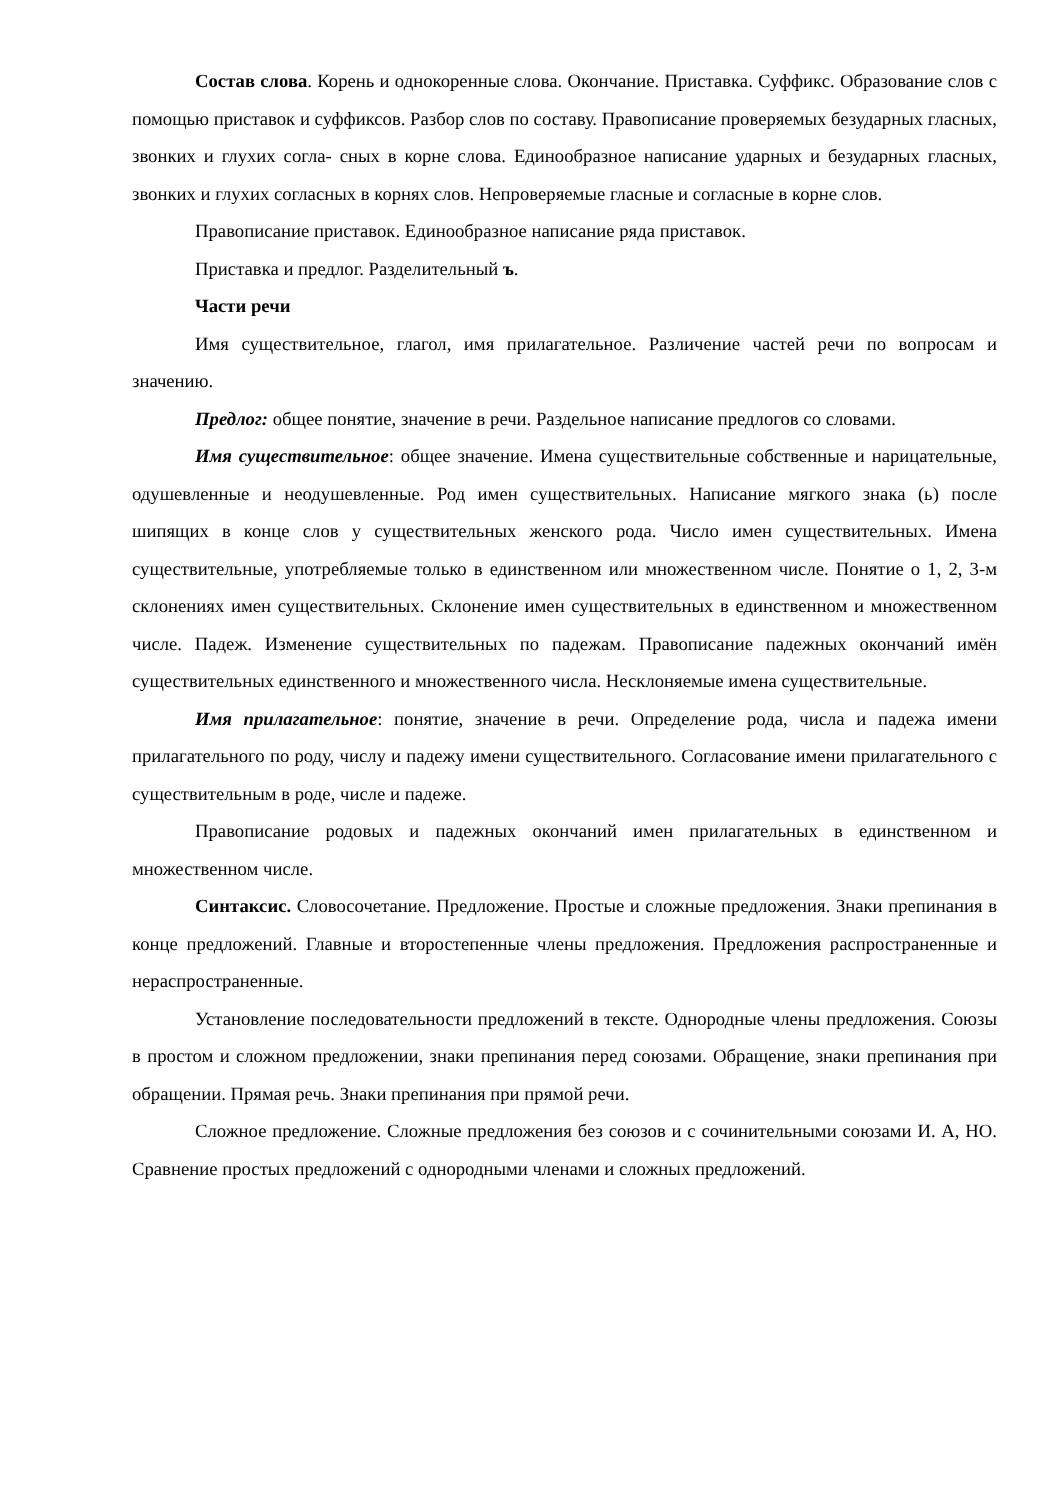Состав слова. Корень и однокоренные слова. Окончание. Приставка. Суффикс. Образование слов с помощью приставок и суффиксов. Разбор слов по составу. Правописание проверяемых безударных гласных, звонких и глухих согла- сных в корне слова. Единообразное написание ударных и безударных гласных, звонких и глухих согласных в корнях слов. Непроверяемые гласные и согласные в корне слов.
Правописание приставок. Единообразное написание ряда приставок.
Приставка и предлог. Разделительный ъ.
Части речи
Имя существительное, глагол, имя прилагательное. Различение частей речи по вопросам и значению.
Предлог: общее понятие, значение в речи. Раздельное написание предлогов со словами.
Имя существительное: общее значение. Имена существительные собственные и нарицательные, одушевленные и неодушевленные. Род имен существительных. Написание мягкого знака (ь) после шипящих в конце слов у существительных женского рода. Число имен существительных. Имена существительные, употребляемые только в единственном или множественном числе. Понятие о 1, 2, 3-м склонениях имен существительных. Склонение имен существительных в единственном и множественном числе. Падеж. Изменение существительных по падежам. Правописание падежных окончаний имён существительных единственного и множественного числа. Несклоняемые имена существительные.
Имя прилагательное: понятие, значение в речи. Определение рода, числа и падежа имени прилагательного по роду, числу и падежу имени существительного. Согласование имени прилагательного с существительным в роде, числе и падеже.
Правописание родовых и падежных окончаний имен прилагательных в единственном и множественном числе.
Синтаксис. Словосочетание. Предложение. Простые и сложные предложения. Знаки препинания в конце предложений. Главные и второстепенные члены предложения. Предложения распространенные и нераспространенные.
Установление последовательности предложений в тексте. Однородные члены предложения. Союзы в простом и сложном предложении, знаки препинания перед союзами. Обращение, знаки препинания при обращении. Прямая речь. Знаки препинания при прямой речи.
Сложное предложение. Сложные предложения без союзов и с сочинительными союзами И. А, НО. Сравнение простых предложений с однородными членами и сложных предложений.